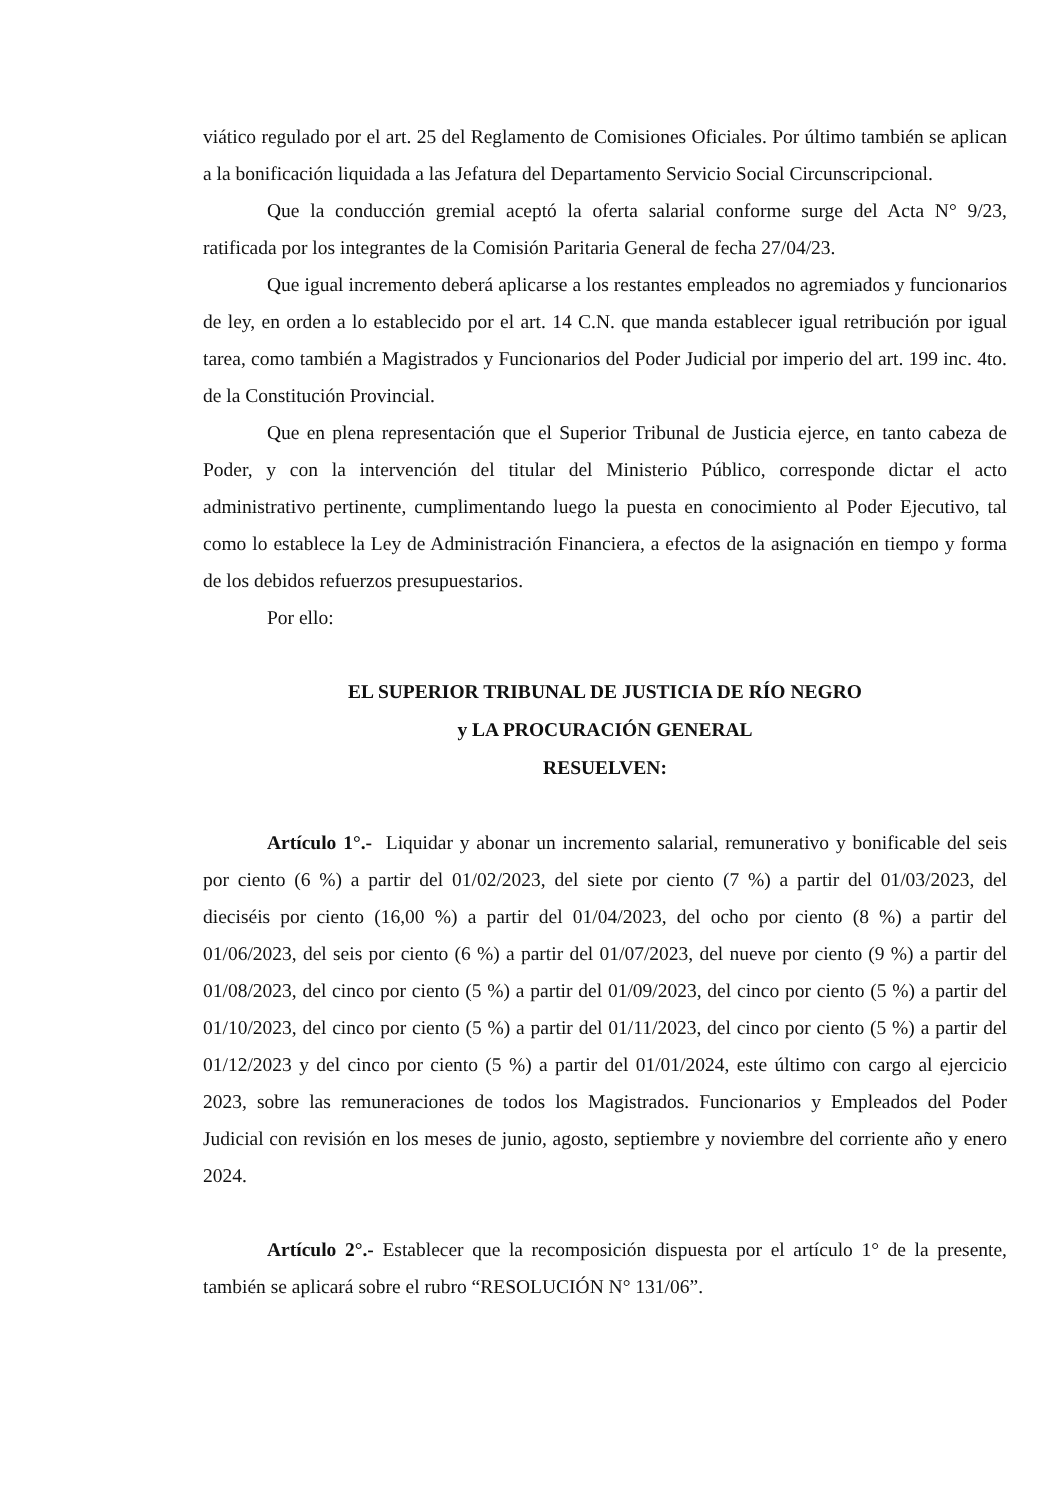viático regulado por el art. 25 del Reglamento de Comisiones Oficiales. Por último también se aplican a la bonificación liquidada a las Jefatura del Departamento Servicio Social Circunscripcional.
Que la conducción gremial aceptó la oferta salarial conforme surge del Acta N° 9/23, ratificada por los integrantes de la Comisión Paritaria General de fecha 27/04/23.
Que igual incremento deberá aplicarse a los restantes empleados no agremiados y funcionarios de ley, en orden a lo establecido por el art. 14 C.N. que manda establecer igual retribución por igual tarea, como también a Magistrados y Funcionarios del Poder Judicial por imperio del art. 199 inc. 4to. de la Constitución Provincial.
Que en plena representación que el Superior Tribunal de Justicia ejerce, en tanto cabeza de Poder, y con la intervención del titular del Ministerio Público, corresponde dictar el acto administrativo pertinente, cumplimentando luego la puesta en conocimiento al Poder Ejecutivo, tal como lo establece la Ley de Administración Financiera, a efectos de la asignación en tiempo y forma de los debidos refuerzos presupuestarios.
Por ello:
EL SUPERIOR TRIBUNAL DE JUSTICIA DE RÍO NEGRO
y LA PROCURACIÓN GENERAL
RESUELVEN:
Artículo 1°.- Liquidar y abonar un incremento salarial, remunerativo y bonificable del seis por ciento (6 %) a partir del 01/02/2023, del siete por ciento (7 %) a partir del 01/03/2023, del dieciséis por ciento (16,00 %) a partir del 01/04/2023, del ocho por ciento (8 %) a partir del 01/06/2023, del seis por ciento (6 %) a partir del 01/07/2023, del nueve por ciento (9 %) a partir del 01/08/2023, del cinco por ciento (5 %) a partir del 01/09/2023, del cinco por ciento (5 %) a partir del 01/10/2023, del cinco por ciento (5 %) a partir del 01/11/2023, del cinco por ciento (5 %) a partir del 01/12/2023 y del cinco por ciento (5 %) a partir del 01/01/2024, este último con cargo al ejercicio 2023, sobre las remuneraciones de todos los Magistrados. Funcionarios y Empleados del Poder Judicial con revisión en los meses de junio, agosto, septiembre y noviembre del corriente año y enero 2024.
Artículo 2°.- Establecer que la recomposición dispuesta por el artículo 1° de la presente, también se aplicará sobre el rubro “RESOLUCIÓN N° 131/06”.